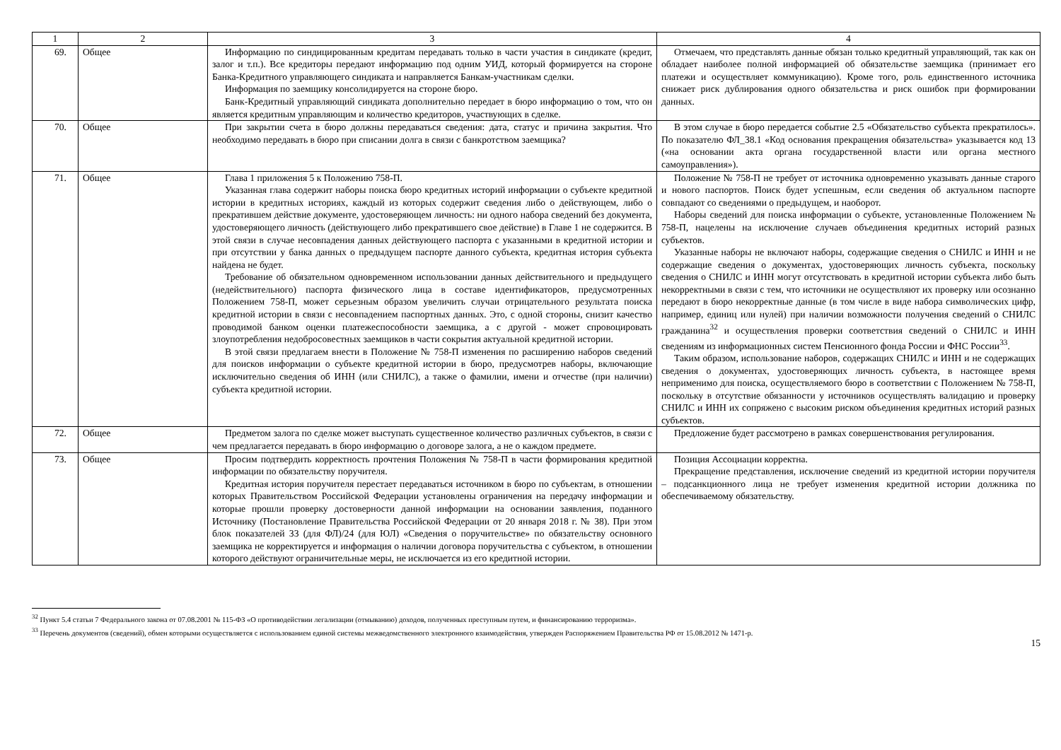| 1 | 2 | 3 | 4 |
| --- | --- | --- | --- |
| 69. | Общее | Информацию по синдицированным кредитам передавать только в части участия в синдикате (кредит, залог и т.п.). Все кредиторы передают информацию под одним УИД, который формируется на стороне Банка-Кредитного управляющего синдиката и направляется Банкам-участникам сделки. Информация по заемщику консолидируется на стороне бюро. Банк-Кредитный управляющий синдиката дополнительно передает в бюро информацию о том, что он является кредитным управляющим и количество кредиторов, участвующих в сделке. | Отмечаем, что представлять данные обязан только кредитный управляющий, так как он обладает наиболее полной информацией об обязательстве заемщика (принимает его платежи и осуществляет коммуникацию). Кроме того, роль единственного источника снижает риск дублирования одного обязательства и риск ошибок при формировании данных. |
| 70. | Общее | При закрытии счета в бюро должны передаваться сведения: дата, статус и причина закрытия. Что необходимо передавать в бюро при списании долга в связи с банкротством заемщика? | В этом случае в бюро передается событие 2.5 «Обязательство субъекта прекратилось». По показателю ФЛ_38.1 «Код основания прекращения обязательства» указывается код 13 («на основании акта органа государственной власти или органа местного самоуправления»). |
| 71. | Общее | Глава 1 приложения 5 к Положению 758-П. Указанная глава содержит наборы поиска бюро кредитных историй информации о субъекте кредитной истории в кредитных историях, каждый из которых содержит сведения либо о действующем, либо о прекратившем действие документе, удостоверяющем личность: ни одного набора сведений без документа, удостоверяющего личность (действующего либо прекратившего свое действие) в Главе 1 не содержится. В этой связи в случае несовпадения данных действующего паспорта с указанными в кредитной истории и при отсутствии у банка данных о предыдущем паспорте данного субъекта, кредитная история субъекта найдена не будет. Требование об обязательном одновременном использовании данных действительного и предыдущего (недействительного) паспорта физического лица в составе идентификаторов, предусмотренных Положением 758-П, может серьезным образом увеличить случаи отрицательного результата поиска кредитной истории в связи с несовпадением паспортных данных. Это, с одной стороны, снизит качество проводимой банком оценки платежеспособности заемщика, а с другой - может спровоцировать злоупотребления недобросовестных заемщиков в части сокрытия актуальной кредитной истории. В этой связи предлагаем внести в Положение № 758-П изменения по расширению наборов сведений для поисков информации о субъекте кредитной истории в бюро, предусмотрев наборы, включающие исключительно сведения об ИНН (или СНИЛС), а также о фамилии, имени и отчестве (при наличии) субъекта кредитной истории. | Положение № 758-П не требует от источника одновременно указывать данные старого и нового паспортов. Поиск будет успешным, если сведения об актуальном паспорте совпадают со сведениями о предыдущем, и наоборот. Наборы сведений для поиска информации о субъекте, установленные Положением № 758-П, нацелены на исключение случаев объединения кредитных историй разных субъектов. Указанные наборы не включают наборы, содержащие сведения о СНИЛС и ИНН и не содержащие сведения о документах, удостоверяющих личность субъекта, поскольку сведения о СНИЛС и ИНН могут отсутствовать в кредитной истории субъекта либо быть некорректными в связи с тем, что источники не осуществляют их проверку или осознанно передают в бюро некорректные данные (в том числе в виде набора символических цифр, например, единиц или нулей) при наличии возможности получения сведений о СНИЛС гражданина<sup>32</sup> и осуществления проверки соответствия сведений о СНИЛС и ИНН сведениям из информационных систем Пенсионного фонда России и ФНС России<sup>33</sup>. Таким образом, использование наборов, содержащих СНИЛС и ИНН и не содержащих сведения о документах, удостоверяющих личность субъекта, в настоящее время неприменимо для поиска, осуществляемого бюро в соответствии с Положением № 758-П, поскольку в отсутствие обязанности у источников осуществлять валидацию и проверку СНИЛС и ИНН их сопряжено с высоким риском объединения кредитных историй разных субъектов. |
| 72. | Общее | Предметом залога по сделке может выступать существенное количество различных субъектов, в связи с чем предлагается передавать в бюро информацию о договоре залога, а не о каждом предмете. | Предложение будет рассмотрено в рамках совершенствования регулирования. |
| 73. | Общее | Просим подтвердить корректность прочтения Положения № 758-П в части формирования кредитной информации по обязательству поручителя. Кредитная история поручителя перестает передаваться источником в бюро по субъектам, в отношении которых Правительством Российской Федерации установлены ограничения на передачу информации и которые прошли проверку достоверности данной информации на основании заявления, поданного Источнику (Постановление Правительства Российской Федерации от 20 января 2018 г. № 38). При этом блок показателей 33 (для ФЛ)/24 (для ЮЛ) «Сведения о поручительстве» по обязательству основного заемщика не корректируется и информация о наличии договора поручительства с субъектом, в отношении которого действуют ограничительные меры, не исключается из его кредитной истории. | Позиция Ассоциации корректна. Прекращение представления, исключение сведений из кредитной истории поручителя – подсанкционного лица не требует изменения кредитной истории должника по обеспечиваемому обязательству. |
<sup>32</sup> Пункт 5.4 статьи 7 Федерального закона от 07.08.2001 № 115-ФЗ «О противодействии легализации (отмыванию) доходов, полученных преступным путем, и финансированию терроризма».
<sup>33</sup> Перечень документов (сведений), обмен которыми осуществляется с использованием единой системы межведомственного электронного взаимодействия, утвержден Распоряжением Правительства РФ от 15.08.2012 № 1471-р.
15